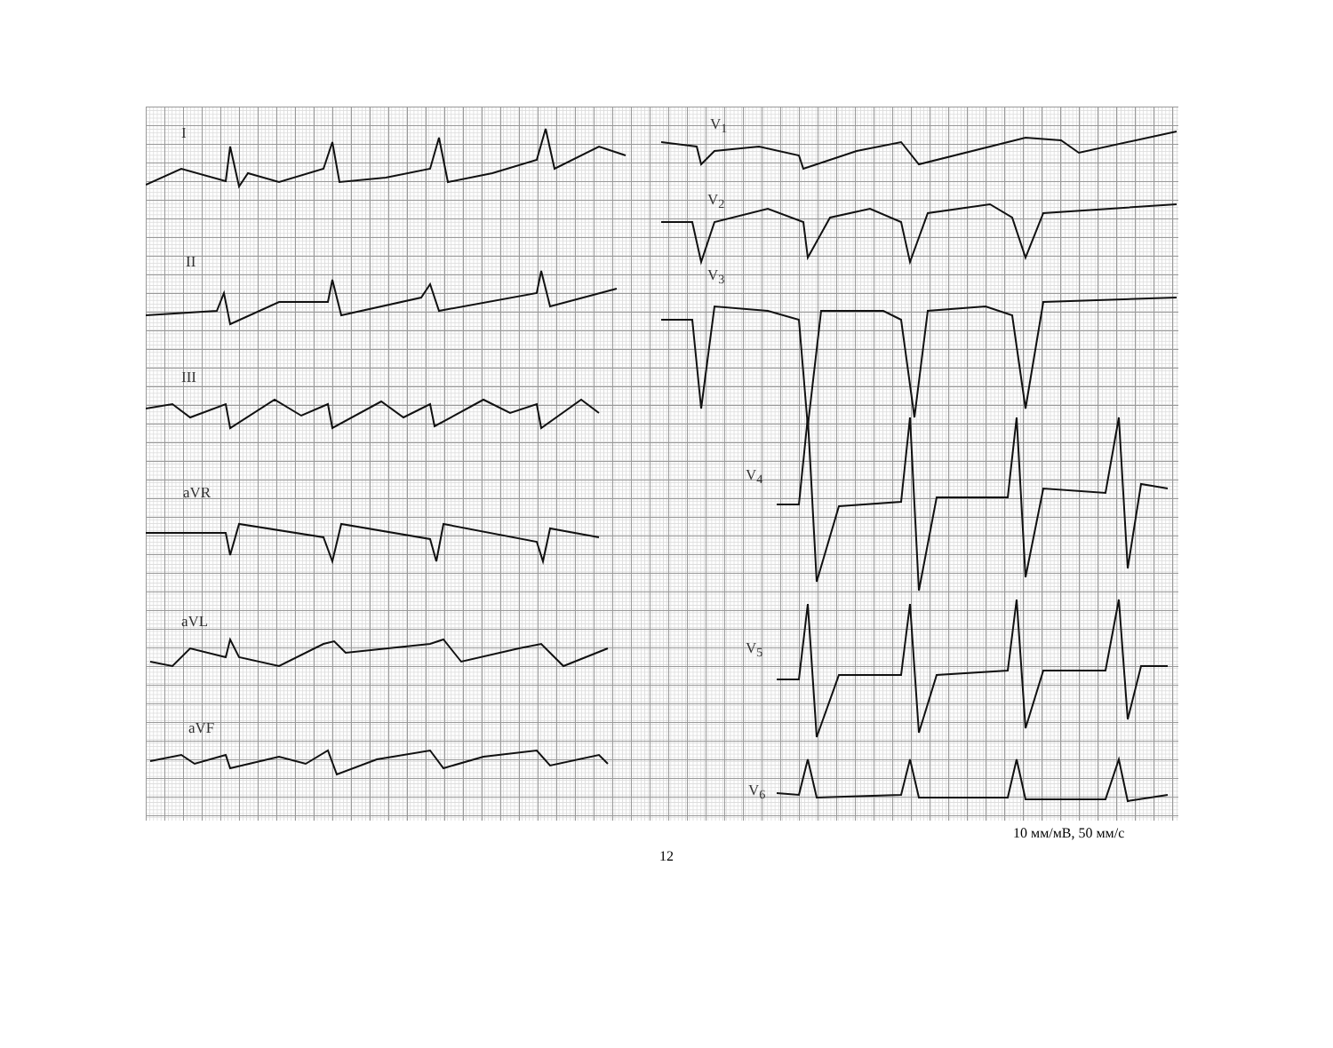I
II
III
aVR
aVL
aVF
V<sub>1</sub>
V<sub>2</sub>
V<sub>3</sub>
V<sub>4</sub>
V<sub>5</sub>
V<sub>6</sub>
10 мм/мВ, 50 мм/с
12